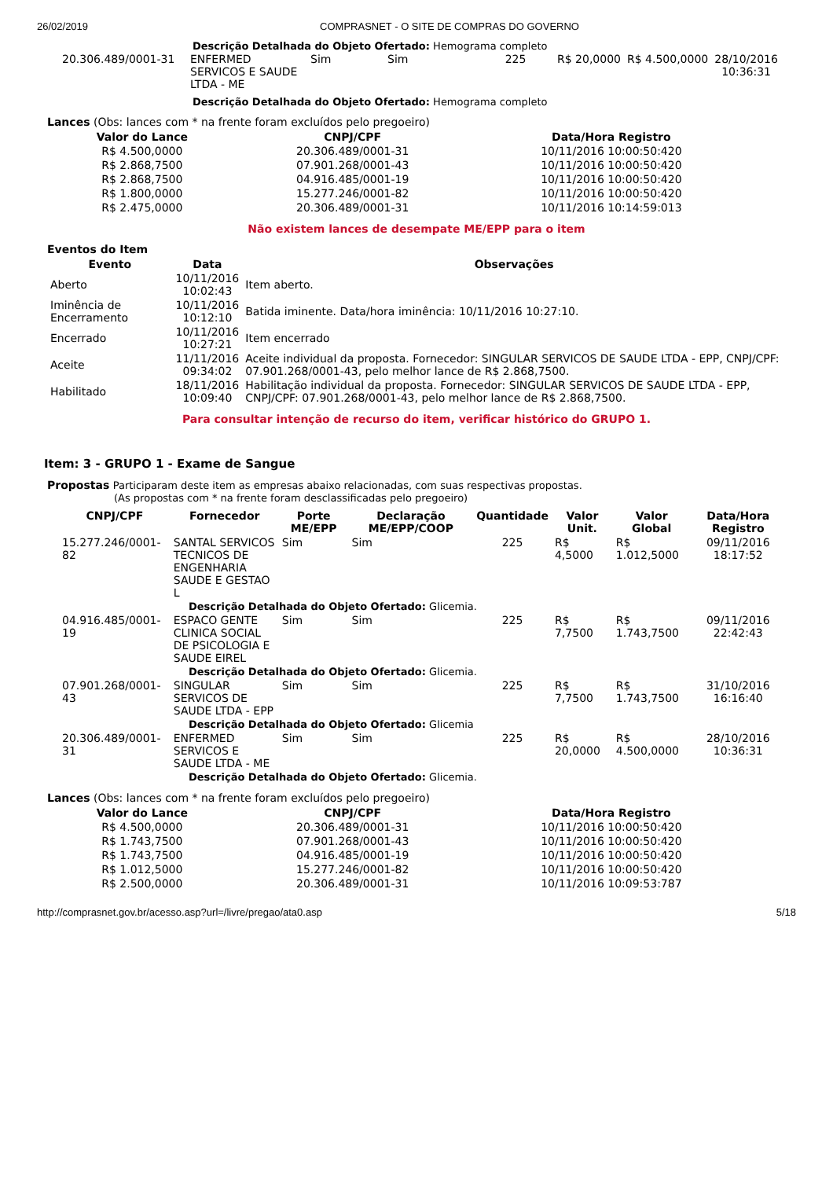26/02/2019 COMPRASNET - O SITE DE COMPRAS DO GOVERNO
Descrição Detalhada do Objeto Ofertado: Hemograma completo
| 20.306.489/0001-31 | ENFERMED SERVICOS E SAUDE LTDA - ME | Sim | Sim | 225 | R$ 20,0000 | R$ 4.500,0000 | 28/10/2016 10:36:31 |
Descrição Detalhada do Objeto Ofertado: Hemograma completo
Lances (Obs: lances com * na frente foram excluídos pelo pregoeiro)
| Valor do Lance | CNPJ/CPF | Data/Hora Registro |
| --- | --- | --- |
| R$ 4.500,0000 | 20.306.489/0001-31 | 10/11/2016 10:00:50:420 |
| R$ 2.868,7500 | 07.901.268/0001-43 | 10/11/2016 10:00:50:420 |
| R$ 2.868,7500 | 04.916.485/0001-19 | 10/11/2016 10:00:50:420 |
| R$ 1.800,0000 | 15.277.246/0001-82 | 10/11/2016 10:00:50:420 |
| R$ 2.475,0000 | 20.306.489/0001-31 | 10/11/2016 10:14:59:013 |
Não existem lances de desempate ME/EPP para o item
Eventos do Item
| Evento | Data | Observações |
| --- | --- | --- |
| Aberto | 10/11/2016 10:02:43 | Item aberto. |
| Iminência de Encerramento | 10/11/2016 10:12:10 | Batida iminente. Data/hora iminência: 10/11/2016 10:27:10. |
| Encerrado | 10/11/2016 10:27:21 | Item encerrado |
| Aceite | 11/11/2016 09:34:02 | Aceite individual da proposta. Fornecedor: SINGULAR SERVICOS DE SAUDE LTDA - EPP, CNPJ/CPF: 07.901.268/0001-43, pelo melhor lance de R$ 2.868,7500. |
| Habilitado | 18/11/2016 10:09:40 | Habilitação individual da proposta. Fornecedor: SINGULAR SERVICOS DE SAUDE LTDA - EPP, CNPJ/CPF: 07.901.268/0001-43, pelo melhor lance de R$ 2.868,7500. |
Para consultar intenção de recurso do item, verificar histórico do GRUPO 1.
Item: 3 - GRUPO 1 - Exame de Sangue
Propostas Participaram deste item as empresas abaixo relacionadas, com suas respectivas propostas.
(As propostas com * na frente foram desclassificadas pelo pregoeiro)
| CNPJ/CPF | Fornecedor | Porte ME/EPP | Declaração ME/EPP/COOP | Quantidade | Valor Unit. | Valor Global | Data/Hora Registro |
| --- | --- | --- | --- | --- | --- | --- | --- |
| 15.277.246/0001-82 | SANTAL SERVICOS TECNICOS DE ENGENHARIA SAUDE E GESTAO L | Sim | Sim | 225 | R$ 4,5000 | R$ 1.012,5000 | 09/11/2016 18:17:52 |
| Descrição Detalhada do Objeto Ofertado: Glicemia. | | | | | | | |
| 04.916.485/0001-19 | ESPACO GENTE CLINICA SOCIAL DE PSICOLOGIA E SAUDE EIREL | Sim | Sim | 225 | R$ 7,7500 | R$ 1.743,7500 | 09/11/2016 22:42:43 |
| Descrição Detalhada do Objeto Ofertado: Glicemia. | | | | | | | |
| 07.901.268/0001-43 | SINGULAR SERVICOS DE SAUDE LTDA - EPP | Sim | Sim | 225 | R$ 7,7500 | R$ 1.743,7500 | 31/10/2016 16:16:40 |
| Descrição Detalhada do Objeto Ofertado: Glicemia | | | | | | | |
| 20.306.489/0001-31 | ENFERMED SERVICOS E SAUDE LTDA - ME | Sim | Sim | 225 | R$ 20,0000 | R$ 4.500,0000 | 28/10/2016 10:36:31 |
| Descrição Detalhada do Objeto Ofertado: Glicemia. | | | | | | | |
Lances (Obs: lances com * na frente foram excluídos pelo pregoeiro)
| Valor do Lance | CNPJ/CPF | Data/Hora Registro |
| --- | --- | --- |
| R$ 4.500,0000 | 20.306.489/0001-31 | 10/11/2016 10:00:50:420 |
| R$ 1.743,7500 | 07.901.268/0001-43 | 10/11/2016 10:00:50:420 |
| R$ 1.743,7500 | 04.916.485/0001-19 | 10/11/2016 10:00:50:420 |
| R$ 1.012,5000 | 15.277.246/0001-82 | 10/11/2016 10:00:50:420 |
| R$ 2.500,0000 | 20.306.489/0001-31 | 10/11/2016 10:09:53:787 |
http://comprasnet.gov.br/acesso.asp?url=/livre/pregao/ata0.asp 5/18